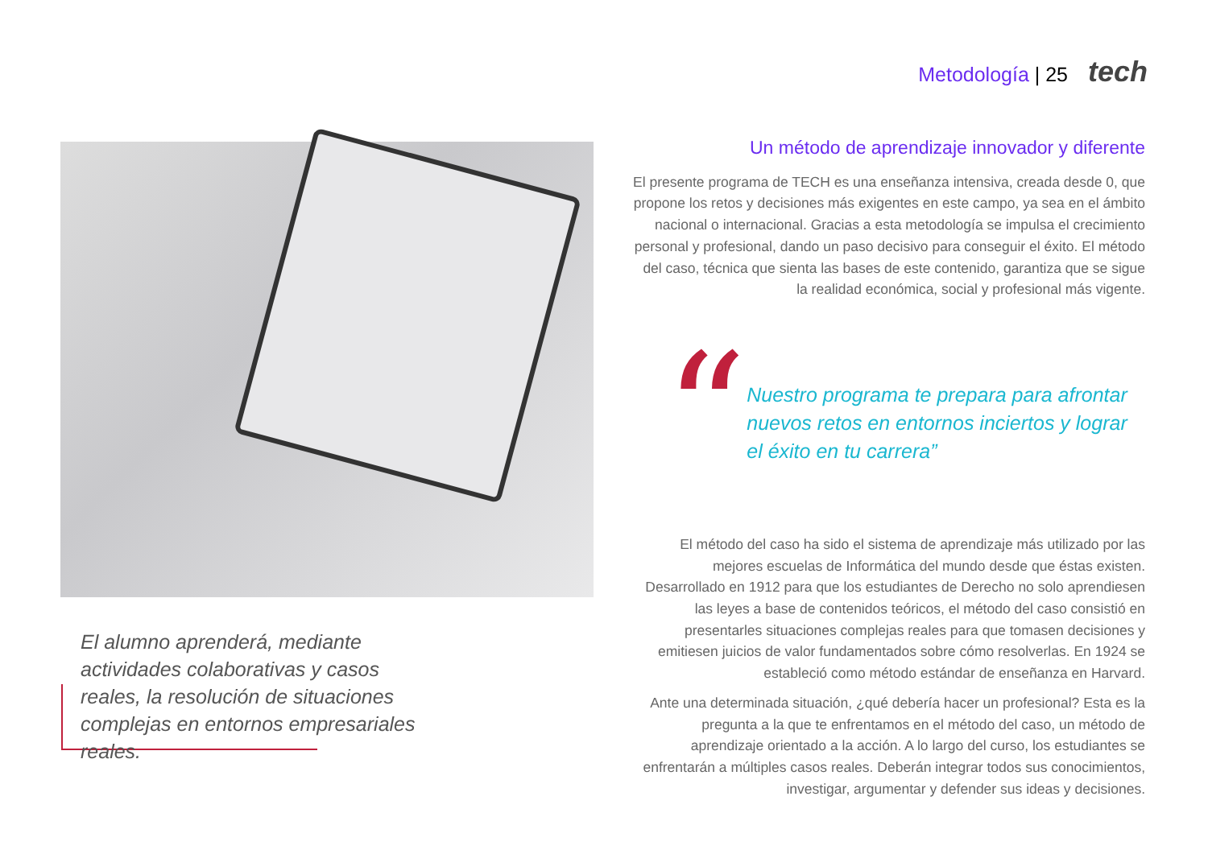Metodología | 25 tech
El alumno aprenderá, mediante actividades colaborativas y casos reales, la resolución de situaciones complejas en entornos empresariales reales.
Un método de aprendizaje innovador y diferente
El presente programa de TECH es una enseñanza intensiva, creada desde 0, que propone los retos y decisiones más exigentes en este campo, ya sea en el ámbito nacional o internacional. Gracias a esta metodología se impulsa el crecimiento personal y profesional, dando un paso decisivo para conseguir el éxito. El método del caso, técnica que sienta las bases de este contenido, garantiza que se sigue la realidad económica, social y profesional más vigente.
“
Nuestro programa te prepara para afrontar nuevos retos en entornos inciertos y lograr el éxito en tu carrera”
El método del caso ha sido el sistema de aprendizaje más utilizado por las mejores escuelas de Informática del mundo desde que éstas existen. Desarrollado en 1912 para que los estudiantes de Derecho no solo aprendiesen las leyes a base de contenidos teóricos, el método del caso consistió en presentarles situaciones complejas reales para que tomasen decisiones y emitiesen juicios de valor fundamentados sobre cómo resolverlas. En 1924 se estableció como método estándar de enseñanza en Harvard.
Ante una determinada situación, ¿qué debería hacer un profesional? Esta es la pregunta a la que te enfrentamos en el método del caso, un método de aprendizaje orientado a la acción. A lo largo del curso, los estudiantes se enfrentarán a múltiples casos reales. Deberán integrar todos sus conocimientos, investigar, argumentar y defender sus ideas y decisiones.